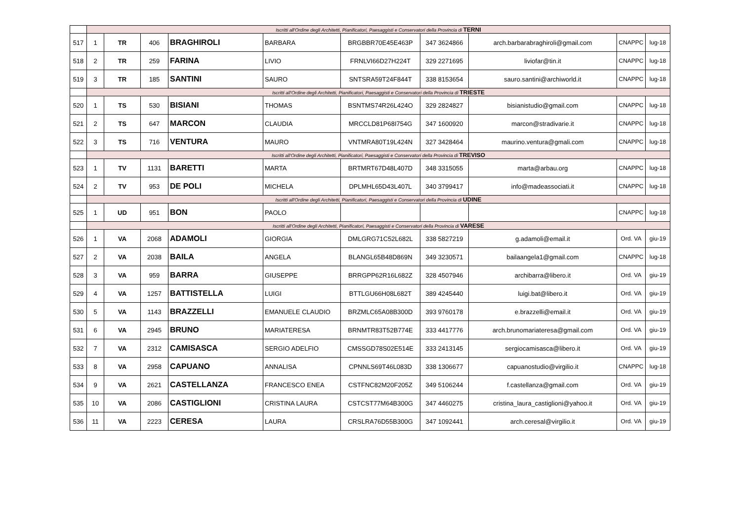| | Iscritti all'Ordine degli Architetti, Pianificatori, Paesaggisti e Conservatori della Provincia di TERNI | | | | | | | | | |
| 517 | 1 | TR | 406 | BRAGHIROLI | BARBARA | BRGBBR70E45E463P | 347 3624866 | arch.barbarabraghiroli@gmail.com | CNAPPC | lug-18 |
| 518 | 2 | TR | 259 | FARINA | LIVIO | FRNLVI66D27H224T | 329 2271695 | liviofar@tin.it | CNAPPC | lug-18 |
| 519 | 3 | TR | 185 | SANTINI | SAURO | SNTSRA59T24F844T | 338 8153654 | sauro.santini@archiworld.it | CNAPPC | lug-18 |
| | Iscritti all'Ordine degli Architetti, Pianificatori, Paesaggisti e Conservatori della Provincia di TRIESTE | | | | | | | | | |
| 520 | 1 | TS | 530 | BISIANI | THOMAS | BSNTMS74R26L424O | 329 2824827 | bisianistudio@gmail.com | CNAPPC | lug-18 |
| 521 | 2 | TS | 647 | MARCON | CLAUDIA | MRCCLD81P68I754G | 347 1600920 | marcon@stradivarie.it | CNAPPC | lug-18 |
| 522 | 3 | TS | 716 | VENTURA | MAURO | VNTMRA80T19L424N | 327 3428464 | maurino.ventura@gmali.com | CNAPPC | lug-18 |
| | Iscritti all'Ordine degli Architetti, Pianificatori, Paesaggisti e Conservatori della Provincia di TREVISO | | | | | | | | | |
| 523 | 1 | TV | 1131 | BARETTI | MARTA | BRTMRT67D48L407D | 348 3315055 | marta@arbau.org | CNAPPC | lug-18 |
| 524 | 2 | TV | 953 | DE POLI | MICHELA | DPLMHL65D43L407L | 340 3799417 | info@madeassociati.it | CNAPPC | lug-18 |
| | Iscritti all'Ordine degli Architetti, Pianificatori, Paesaggisti e Conservatori della Provincia di UDINE | | | | | | | | | |
| 525 | 1 | UD | 951 | BON | PAOLO | | | | CNAPPC | lug-18 |
| | Iscritti all'Ordine degli Architetti, Pianificatori, Paesaggisti e Conservatori della Provincia di VARESE | | | | | | | | | |
| 526 | 1 | VA | 2068 | ADAMOLI | GIORGIA | DMLGRG71C52L682L | 338 5827219 | g.adamoli@email.it | Ord. VA | giu-19 |
| 527 | 2 | VA | 2038 | BAILA | ANGELA | BLANGL65B48D869N | 349 3230571 | bailaangela1@gmail.com | CNAPPC | lug-18 |
| 528 | 3 | VA | 959 | BARRA | GIUSEPPE | BRRGPP62R16L682Z | 328 4507946 | archibarra@libero.it | Ord. VA | giu-19 |
| 529 | 4 | VA | 1257 | BATTISTELLA | LUIGI | BTTLGU66H08L682T | 389 4245440 | luigi.bat@libero.it | Ord. VA | giu-19 |
| 530 | 5 | VA | 1143 | BRAZZELLI | EMANUELE CLAUDIO | BRZMLC65A08B300D | 393 9760178 | e.brazzelli@email.it | Ord. VA | giu-19 |
| 531 | 6 | VA | 2945 | BRUNO | MARIATERESA | BRNMTR83T52B774E | 333 4417776 | arch.brunomariateresa@gmail.com | Ord. VA | giu-19 |
| 532 | 7 | VA | 2312 | CAMISASCA | SERGIO ADELFIO | CMSSGD78S02E514E | 333 2413145 | sergiocamisasca@libero.it | Ord. VA | giu-19 |
| 533 | 8 | VA | 2958 | CAPUANO | ANNALISA | CPNNLS69T46L083D | 338 1306677 | capuanostudio@virgilio.it | CNAPPC | lug-18 |
| 534 | 9 | VA | 2621 | CASTELLANZA | FRANCESCO ENEA | CSTFNC82M20F205Z | 349 5106244 | f.castellanza@gmail.com | Ord. VA | giu-19 |
| 535 | 10 | VA | 2086 | CASTIGLIONI | CRISTINA LAURA | CSTCST77M64B300G | 347 4460275 | cristina_laura_castiglioni@yahoo.it | Ord. VA | giu-19 |
| 536 | 11 | VA | 2223 | CERESA | LAURA | CRSLRA76D55B300G | 347 1092441 | arch.ceresal@virgilio.it | Ord. VA | giu-19 |